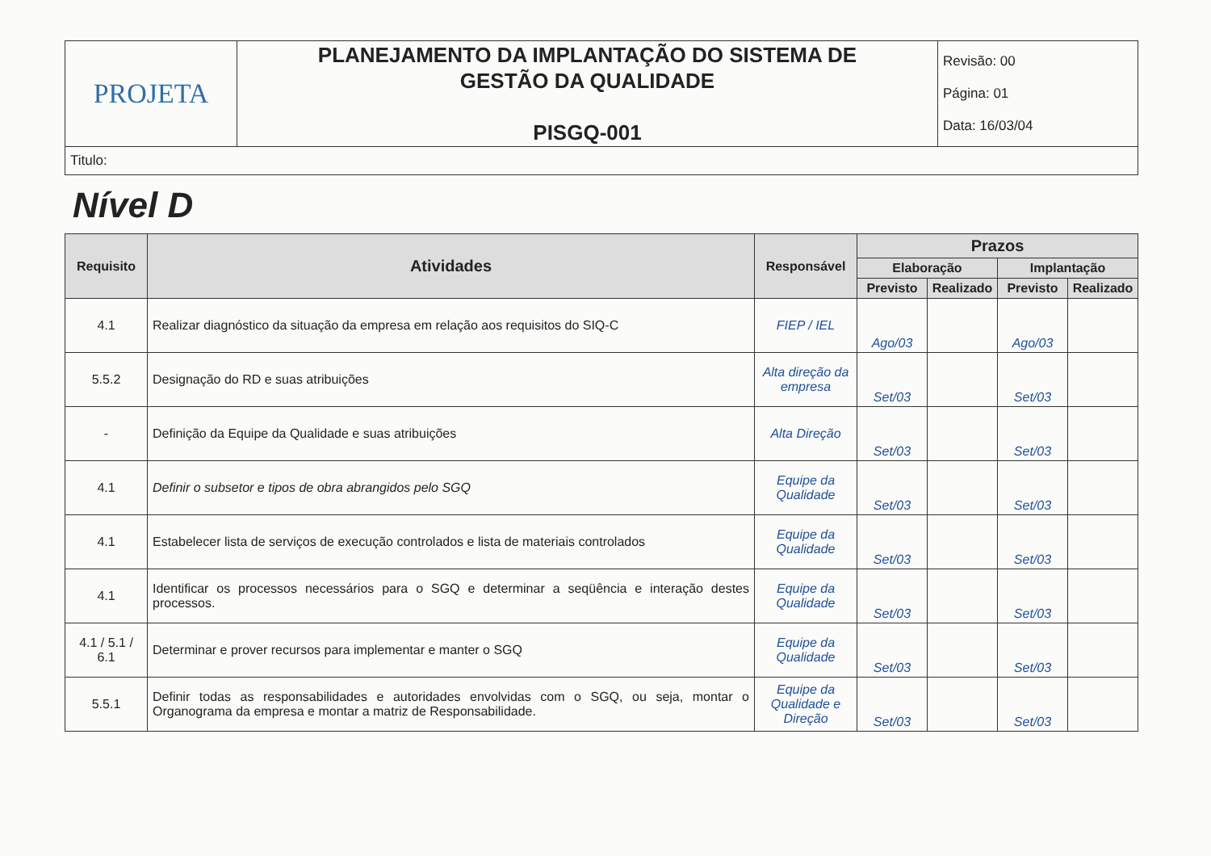| PROJETA | PLANEJAMENTO DA IMPLANTAÇÃO DO SISTEMA DE GESTÃO DA QUALIDADE PISGQ-001 | Revisão: 00 Página: 01 Data: 16/03/04 |
| Titulo: | | |
Nível D
| Requisito | Atividades | Responsável | Prazos | | | |
| --- | --- | --- | --- | --- | --- | --- |
| | | | Elaboração | | Implantação | |
| | | | Previsto | Realizado | Previsto | Realizado |
| 4.1 | Realizar diagnóstico da situação da empresa em relação aos requisitos do SIQ-C | FIEP / IEL | Ago/03 | | Ago/03 | |
| 5.5.2 | Designação do RD e suas atribuições | Alta direção da empresa | Set/03 | | Set/03 | |
| - | Definição da Equipe da Qualidade e suas atribuições | Alta Direção | Set/03 | | Set/03 | |
| 4.1 | Definir o subsetor e tipos de obra abrangidos pelo SGQ | Equipe da Qualidade | Set/03 | | Set/03 | |
| 4.1 | Estabelecer lista de serviços de execução controlados e lista de materiais controlados | Equipe da Qualidade | Set/03 | | Set/03 | |
| 4.1 | Identificar os processos necessários para o SGQ e determinar a seqüência e interação destes processos. | Equipe da Qualidade | Set/03 | | Set/03 | |
| 4.1 / 5.1 / 6.1 | Determinar e prover recursos para implementar e manter o SGQ | Equipe da Qualidade | Set/03 | | Set/03 | |
| 5.5.1 | Definir todas as responsabilidades e autoridades envolvidas com o SGQ, ou seja, montar o Organograma da empresa e montar a matriz de Responsabilidade. | Equipe da Qualidade e Direção | Set/03 | | Set/03 | |